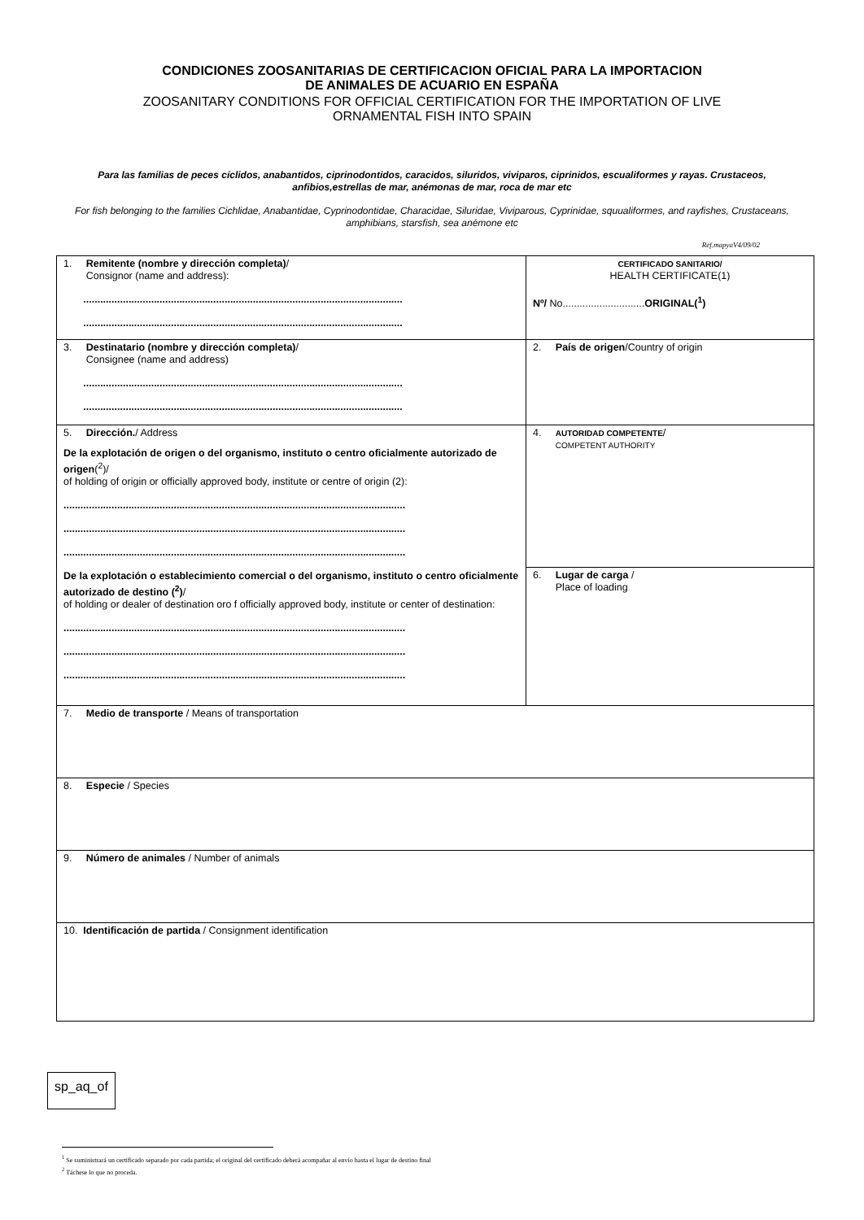CONDICIONES ZOOSANITARIAS DE CERTIFICACION OFICIAL PARA LA IMPORTACION
DE ANIMALES DE ACUARIO EN ESPAÑA
ZOOSANITARY CONDITIONS FOR OFFICIAL CERTIFICATION FOR THE IMPORTATION OF LIVE
ORNAMENTAL FISH INTO SPAIN
Para las familias de peces cíclidos, anabantidos, ciprinodontidos, caracidos, siluridos, viviparos, ciprinidos, escualiformes y rayas. Crustaceos, anfibios,estrellas de mar, anémonas de mar, roca de mar etc
For fish belonging to the families Cichlidae, Anabantidae, Cyprinodontidae, Characidae, Siluridae, Viviparous, Cyprinidae, squualiformes, and rayfishes, Crustaceans, amphibians, starsfish, sea anémone etc
Ref.mapyaV4/09/02
| 1. Remitente (nombre y dirección completa) / Consignor (name and address): ................................................................................................................. ................................................................................................................. | CERTIFICADO SANITARIO/ HEALTH CERTIFICATE(1) Nº/ No............................. ORIGINAL(<sup>1</sup>) |
| 3. Destinatario (nombre y dirección completa) / Consignee (name and address) ................................................................................................................. ................................................................................................................. | 2. País de origen /Country of origin |
| 5. Dirección. / Address De la explotación de origen o del organismo, instituto o centro oficialmente autorizado de origen (<sup>2</sup>)/ of holding of origin or officially approved body, institute or centre of origin (2): ......................................................................................................................... ......................................................................................................................... ......................................................................................................................... De la explotación o establecimiento comercial o del organismo, instituto o centro oficialmente autorizado de destino (<sup>2</sup>) / of holding or dealer of destination oro f officially approved body, institute or center of destination: ......................................................................................................................... ......................................................................................................................... ......................................................................................................................... | 4. AUTORIDAD COMPETENTE / COMPETENT AUTHORITY |
| | 6. Lugar de carga / Place of loading |
| 7. Medio de transporte / Means of transportation | |
| 8. Especie / Species | |
| 9. Número de animales / Number of animals | |
| 10. Identificación de partida / Consignment identification | |
sp_aq_of
<sup>1</sup> Se suministrará un certificado separado por cada partida; el original del certificado deberá acompañar al envío hasta el lugar de destino final
<sup>2</sup> Táchese lo que no proceda.